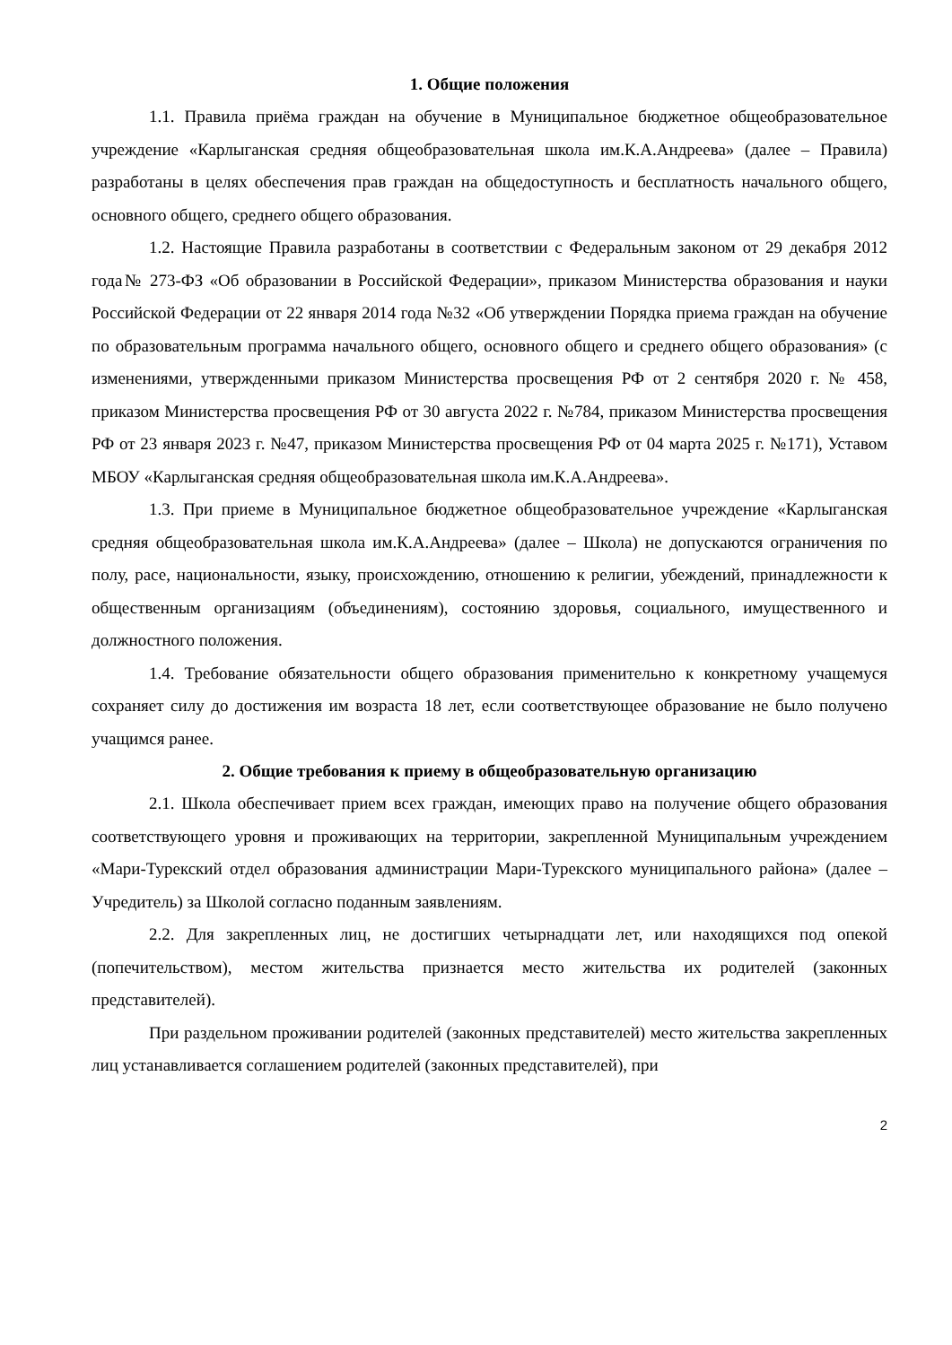1. Общие положения
1.1. Правила приёма граждан на обучение в Муниципальное бюджетное общеобразовательное учреждение «Карлыганская средняя общеобразовательная школа им.К.А.Андреева» (далее – Правила) разработаны в целях обеспечения прав граждан на общедоступность и бесплатность начального общего, основного общего, среднего общего образования.
1.2. Настоящие Правила разработаны в соответствии с Федеральным законом от 29 декабря 2012 года№ 273-ФЗ «Об образовании в Российской Федерации», приказом Министерства образования и науки Российской Федерации от 22 января 2014 года №32 «Об утверждении Порядка приема граждан на обучение по образовательным программа начального общего, основного общего и среднего общего образования» (с изменениями, утвержденными приказом Министерства просвещения РФ от 2 сентября 2020 г. № 458, приказом Министерства просвещения РФ от 30 августа 2022 г. №784, приказом Министерства просвещения РФ от 23 января 2023 г. №47, приказом Министерства просвещения РФ от 04 марта 2025 г. №171), Уставом МБОУ «Карлыганская средняя общеобразовательная школа им.К.А.Андреева».
1.3. При приеме в Муниципальное бюджетное общеобразовательное учреждение «Карлыганская средняя общеобразовательная школа им.К.А.Андреева» (далее – Школа) не допускаются ограничения по полу, расе, национальности, языку, происхождению, отношению к религии, убеждений, принадлежности к общественным организациям (объединениям), состоянию здоровья, социального, имущественного и должностного положения.
1.4. Требование обязательности общего образования применительно к конкретному учащемуся сохраняет силу до достижения им возраста 18 лет, если соответствующее образование не было получено учащимся ранее.
2. Общие требования к приему в общеобразовательную организацию
2.1. Школа обеспечивает прием всех граждан, имеющих право на получение общего образования соответствующего уровня и проживающих на территории, закрепленной Муниципальным учреждением «Мари-Турекский отдел образования администрации Мари-Турекского муниципального района» (далее – Учредитель) за Школой согласно поданным заявлениям.
2.2. Для закрепленных лиц, не достигших четырнадцати лет, или находящихся под опекой (попечительством), местом жительства признается место жительства их родителей (законных представителей).
При раздельном проживании родителей (законных представителей) место жительства закрепленных лиц устанавливается соглашением родителей (законных представителей), при
2